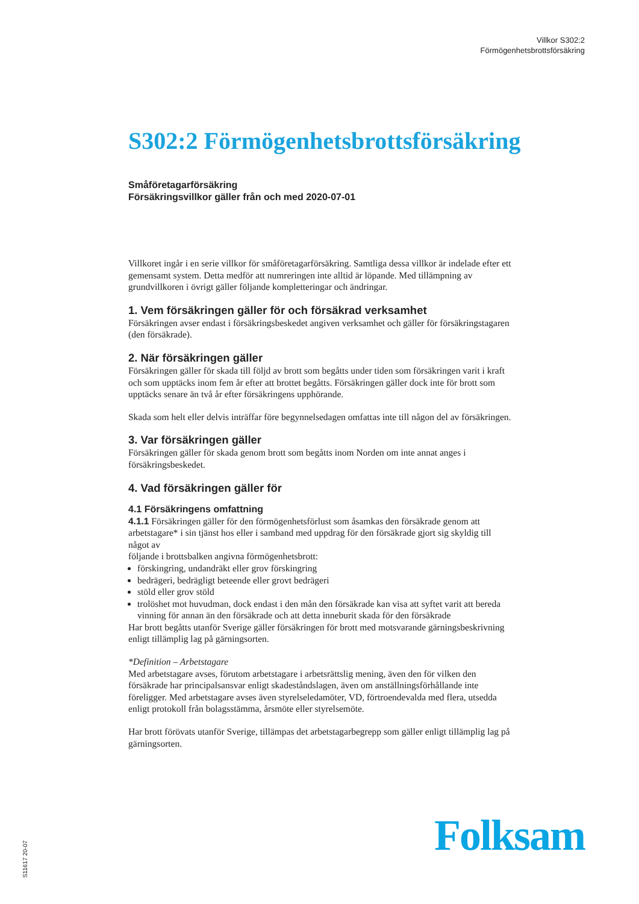Villkor S302:2
Förmögenhetsbrottsförsäkring
S302:2 Förmögenhetsbrottsförsäkring
Småföretagarförsäkring
Försäkringsvillkor gäller från och med 2020-07-01
Villkoret ingår i en serie villkor för småföretagarförsäkring. Samtliga dessa villkor är indelade efter ett gemensamt system. Detta medför att numreringen inte alltid är löpande. Med tillämpning av grundvillkoren i övrigt gäller följande kompletteringar och ändringar.
1. Vem försäkringen gäller för och försäkrad verksamhet
Försäkringen avser endast i försäkringsbeskedet angiven verksamhet och gäller för försäkringstagaren (den försäkrade).
2. När försäkringen gäller
Försäkringen gäller för skada till följd av brott som begåtts under tiden som försäkringen varit i kraft och som upptäcks inom fem år efter att brottet begåtts. Försäkringen gäller dock inte för brott som upptäcks senare än två år efter försäkringens upphörande.
Skada som helt eller delvis inträffar före begynnelsedagen omfattas inte till någon del av försäkringen.
3. Var försäkringen gäller
Försäkringen gäller för skada genom brott som begåtts inom Norden om inte annat anges i försäkringsbeskedet.
4. Vad försäkringen gäller för
4.1 Försäkringens omfattning
4.1.1 Försäkringen gäller för den förmögenhetsförlust som åsamkas den försäkrade genom att arbetstagare* i sin tjänst hos eller i samband med uppdrag för den försäkrade gjort sig skyldig till något av
följande i brottsbalken angivna förmögenhetsbrott:
förskingring, undandräkt eller grov förskingring
bedrägeri, bedrägligt beteende eller grovt bedrägeri
stöld eller grov stöld
trolöshet mot huvudman, dock endast i den mån den försäkrade kan visa att syftet varit att bereda vinning för annan än den försäkrade och att detta inneburit skada för den försäkrade
Har brott begåtts utanför Sverige gäller försäkringen för brott med motsvarande gärningsbeskrivning enligt tillämplig lag på gärningsorten.
*Definition – Arbetstagare
Med arbetstagare avses, förutom arbetstagare i arbetsrättslig mening, även den för vilken den försäkrade har principalsansvar enligt skadeståndslagen, även om anställningsförhållande inte föreligger. Med arbetstagare avses även styrelseledamöter, VD, förtroendevalda med flera, utsedda enligt protokoll från bolagsstämma, årsmöte eller styrelsemöte.
Har brott förövats utanför Sverige, tillämpas det arbetstagarbegrepp som gäller enligt tillämplig lag på gärningsorten.
Folksam S11617 20-07